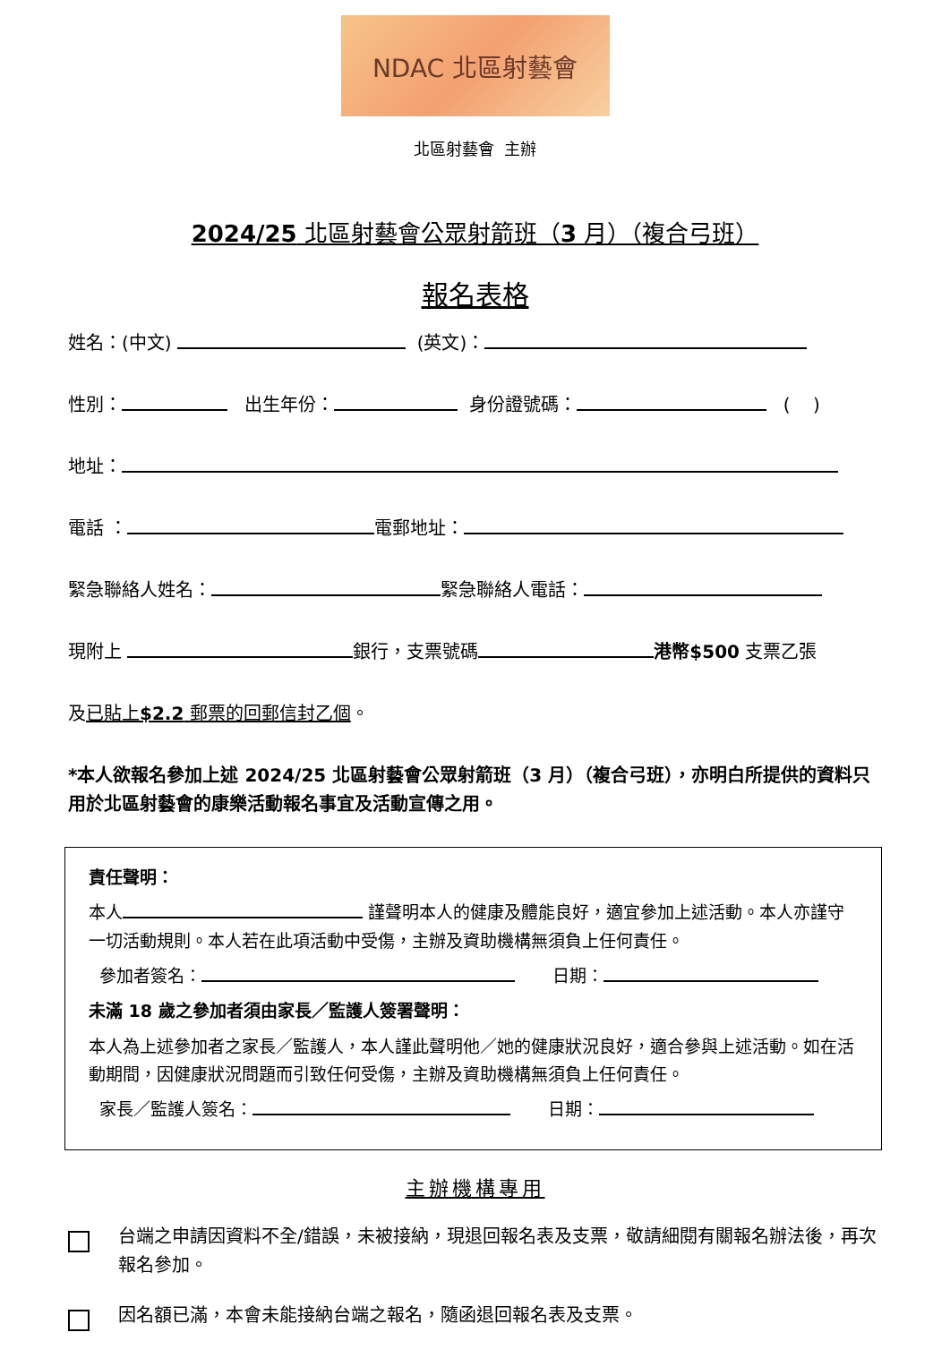NDAC 北區射藝會
北區射藝會 主辦
2024/25 北區射藝會公眾射箭班（3 月）（複合弓班）
報名表格
姓名：(中文) (英文)：
性別： 出生年份： 身份證號碼： ( )
地址：
電話 ： 電郵地址：
緊急聯絡人姓名： 緊急聯絡人電話：
現附上 銀行，支票號碼 港幣$500 支票乙張
及已貼上$2.2 郵票的回郵信封乙個。
*本人欲報名參加上述 2024/25 北區射藝會公眾射箭班（3 月）（複合弓班），亦明白所提供的資料只用於北區射藝會的康樂活動報名事宜及活動宣傳之用。
責任聲明：
本人 謹聲明本人的健康及體能良好，適宜參加上述活動。本人亦謹守一切活動規則。本人若在此項活動中受傷，主辦及資助機構無須負上任何責任。
參加者簽名： 日期：
未滿 18 歲之參加者須由家長／監護人簽署聲明：
本人為上述參加者之家長／監護人，本人謹此聲明他／她的健康狀況良好，適合參與上述活動。如在活動期間，因健康狀況問題而引致任何受傷，主辦及資助機構無須負上任何責任。
家長／監護人簽名： 日期：
主辦機構專用
台端之申請因資料不全/錯誤，未被接納，現退回報名表及支票，敬請細閱有關報名辦法後，再次報名參加。
因名額已滿，本會未能接納台端之報名，隨函退回報名表及支票。